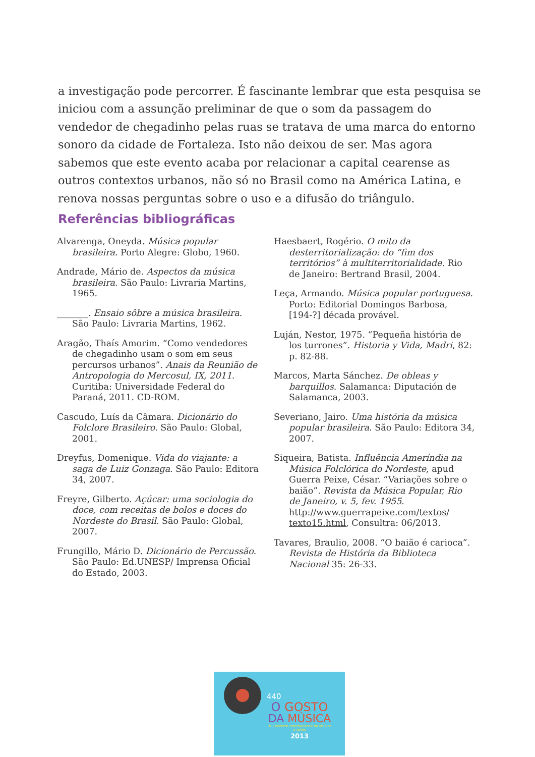a investigação pode percorrer. É fascinante lembrar que esta pesquisa se iniciou com a assunção preliminar de que o som da passagem do vendedor de chegadinho pelas ruas se tratava de uma marca do entorno sonoro da cidade de Fortaleza. Isto não deixou de ser. Mas agora sabemos que este evento acaba por relacionar a capital cearense as outros contextos urbanos, não só no Brasil como na América Latina, e renova nossas perguntas sobre o uso e a difusão do triângulo.
Referências bibliográficas
Alvarenga, Oneyda. Música popular brasileira. Porto Alegre: Globo, 1960.
Andrade, Mário de. Aspectos da música brasileira. São Paulo: Livraria Martins, 1965.
_______. Ensaio sôbre a música brasileira. São Paulo: Livraria Martins, 1962.
Aragão, Thaís Amorim. “Como vendedores de chegadinho usam o som em seus percursos urbanos”. Anais da Reunião de Antropologia do Mercosul, IX, 2011. Curitiba: Universidade Federal do Paraná, 2011. CD-ROM.
Cascudo, Luís da Câmara. Dicionário do Folclore Brasileiro. São Paulo: Global, 2001.
Dreyfus, Domenique. Vida do viajante: a saga de Luiz Gonzaga. São Paulo: Editora 34, 2007.
Freyre, Gilberto. Açúcar: uma sociologia do doce, com receitas de bolos e doces do Nordeste do Brasil. São Paulo: Global, 2007.
Frungillo, Mário D. Dicionário de Percussão. São Paulo: Ed.UNESP/ Imprensa Oficial do Estado, 2003.
Haesbaert, Rogério. O mito da desterritorialização: do “fim dos territórios” à multiterritorialidade. Rio de Janeiro: Bertrand Brasil, 2004.
Leça, Armando. Música popular portuguesa. Porto: Editorial Domingos Barbosa, [194-?] década provável.
Luján, Nestor, 1975. “Pequeña história de los turrones”. Historia y Vida, Madri, 82: p. 82-88.
Marcos, Marta Sánchez. De obleas y barquillos. Salamanca: Diputación de Salamanca, 2003.
Severiano, Jairo. Uma história da música popular brasileira. São Paulo: Editora 34, 2007.
Siqueira, Batista. Influência Ameríndia na Música Folclórica do Nordeste, apud Guerra Peixe, César. “Variações sobre o baião”. Revista da Música Popular, Rio de Janeiro, v. 5, fev. 1955. http://www.guerrapeixe.com/textos/ texto15.html, Consultra: 06/2013.
Tavares, Braulio, 2008. “O baião é carioca”. Revista de História da Biblioteca Nacional 35: 26-33.
440
O GOSTO
DA MÚSICA
9º Encontro Internacional de Música e Mídia
2013